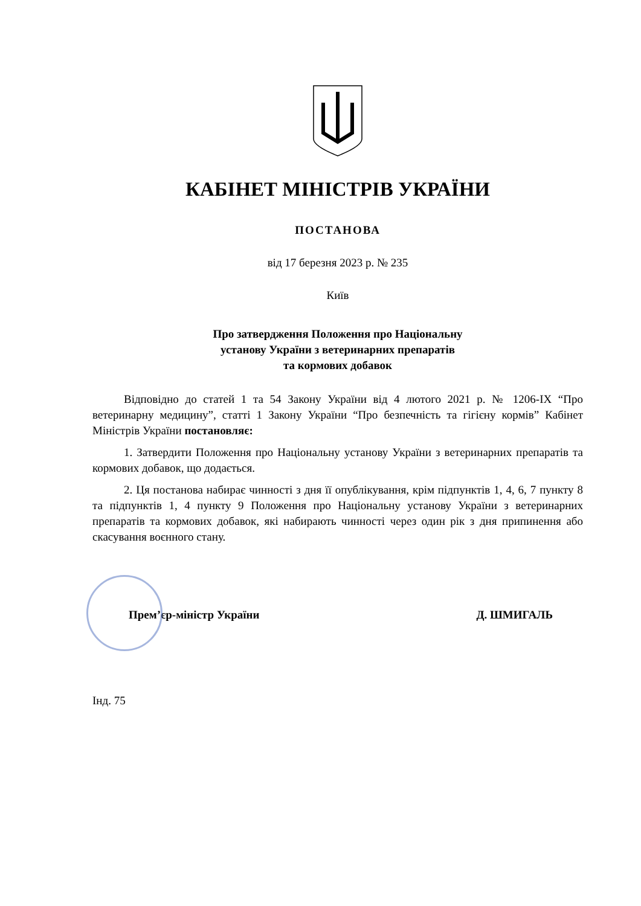КАБІНЕТ МІНІСТРІВ УКРАЇНИ
ПОСТАНОВА
від 17 березня 2023 р. № 235
Київ
Про затвердження Положення про Національну
установу України з ветеринарних препаратів
та кормових добавок
Відповідно до статей 1 та 54 Закону України від 4 лютого 2021 р. № 1206-IX “Про ветеринарну медицину”, статті 1 Закону України “Про безпечність та гігієну кормів” Кабінет Міністрів України постановляє:
1. Затвердити Положення про Національну установу України з ветеринарних препаратів та кормових добавок, що додається.
2. Ця постанова набирає чинності з дня її опублікування, крім підпунктів 1, 4, 6, 7 пункту 8 та підпунктів 1, 4 пункту 9 Положення про Національну установу України з ветеринарних препаратів та кормових добавок, які набирають чинності через один рік з дня припинення або скасування воєнного стану.
Прем’єр-міністр України Д. ШМИГАЛЬ
Інд. 75